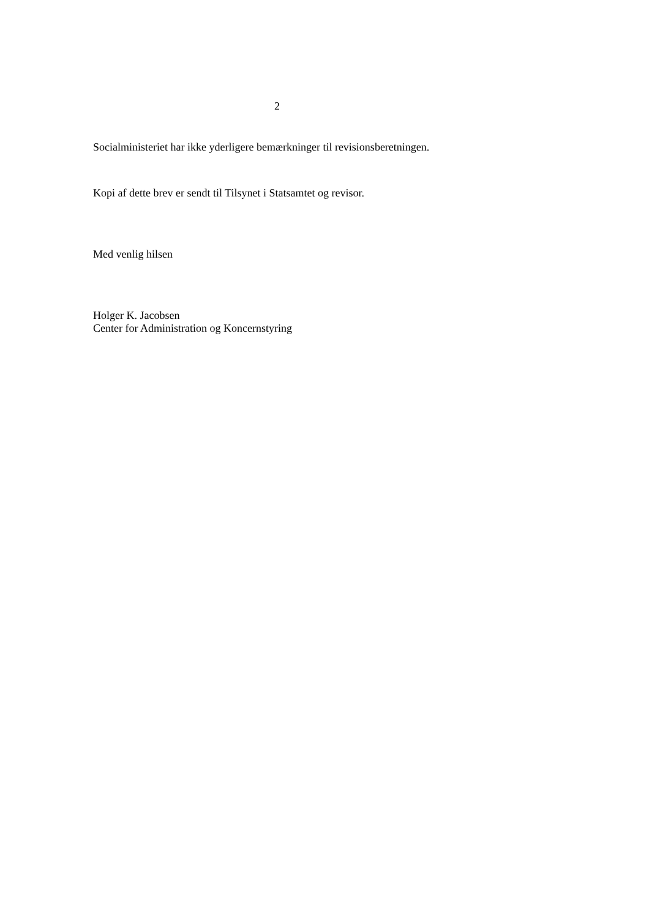2
Socialministeriet har ikke yderligere bemærkninger til revisionsberetningen.
Kopi af dette brev er sendt til Tilsynet i Statsamtet og revisor.
Med venlig hilsen
Holger K. Jacobsen
Center for Administration og Koncernstyring